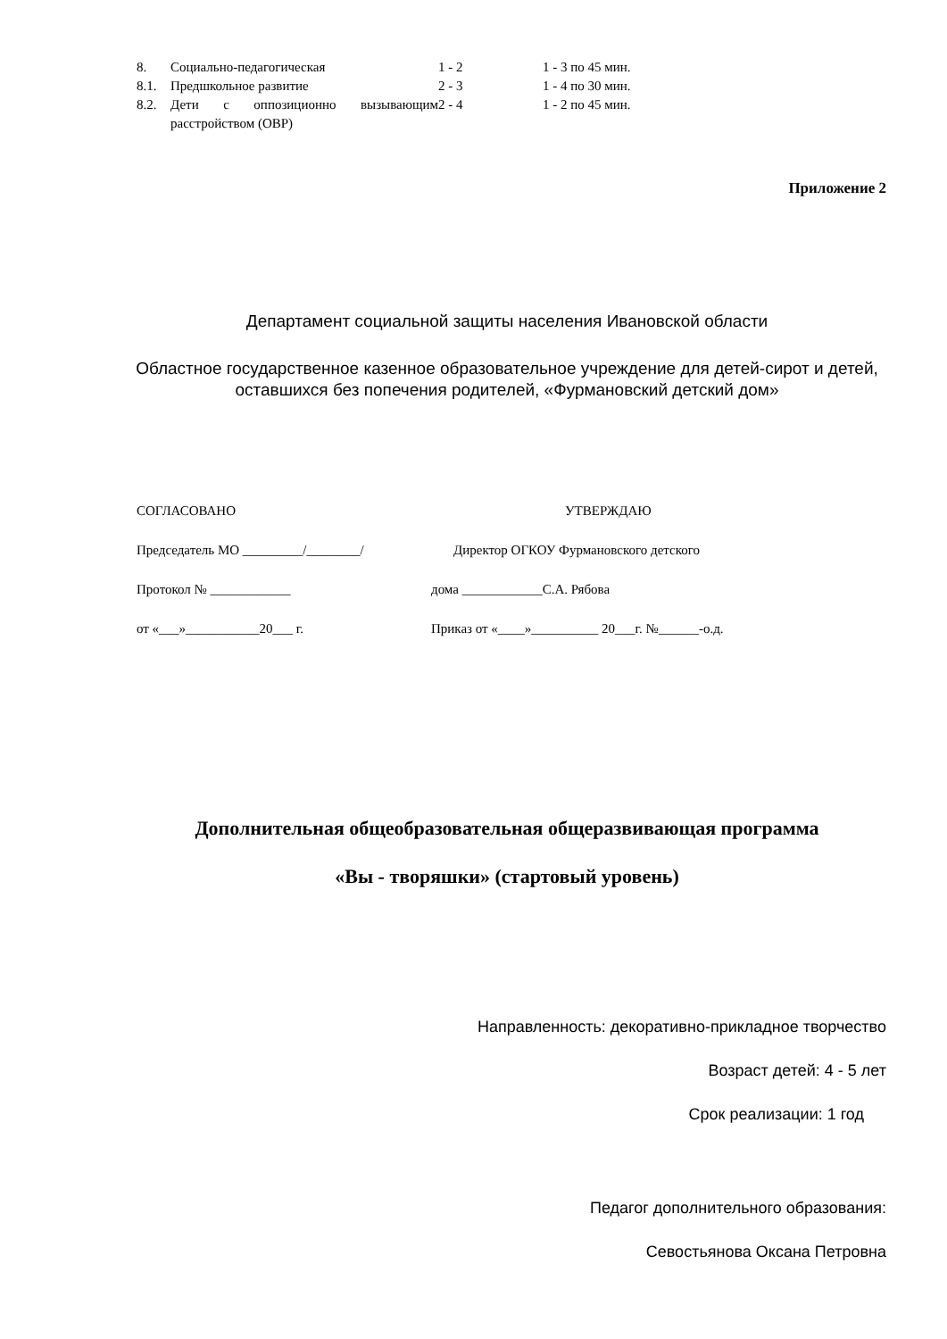| 8. | Социально-педагогическая | 1 - 2 | 1 - 3 по 45 мин. |
| 8.1. | Предшкольное развитие | 2 - 3 | 1 - 4 по 30 мин. |
| 8.2. | Дети с оппозиционно вызывающим расстройством (ОВР) | 2 - 4 | 1 - 2 по 45 мин. |
Приложение 2
Департамент социальной защиты населения Ивановской области
Областное государственное казенное образовательное учреждение для детей-сирот и детей, оставшихся без попечения родителей, «Фурмановский детский дом»
| СОГЛАСОВАНО | УТВЕРЖДАЮ |
| Председатель МО _________/________/ | Директор ОГКОУ Фурмановского детского |
| Протокол № ____________ | дома ____________С.А. Рябова |
| от «___»___________20___ г. | Приказ от «____»__________ 20___г. №______-о.д. |
Дополнительная общеобразовательная общеразвивающая программа
«Вы - творяшки» (стартовый уровень)
Направленность: декоративно-прикладное творчество
Возраст детей: 4 - 5 лет
Срок реализации: 1 год
Педагог дополнительного образования:
Севостьянова Оксана Петровна